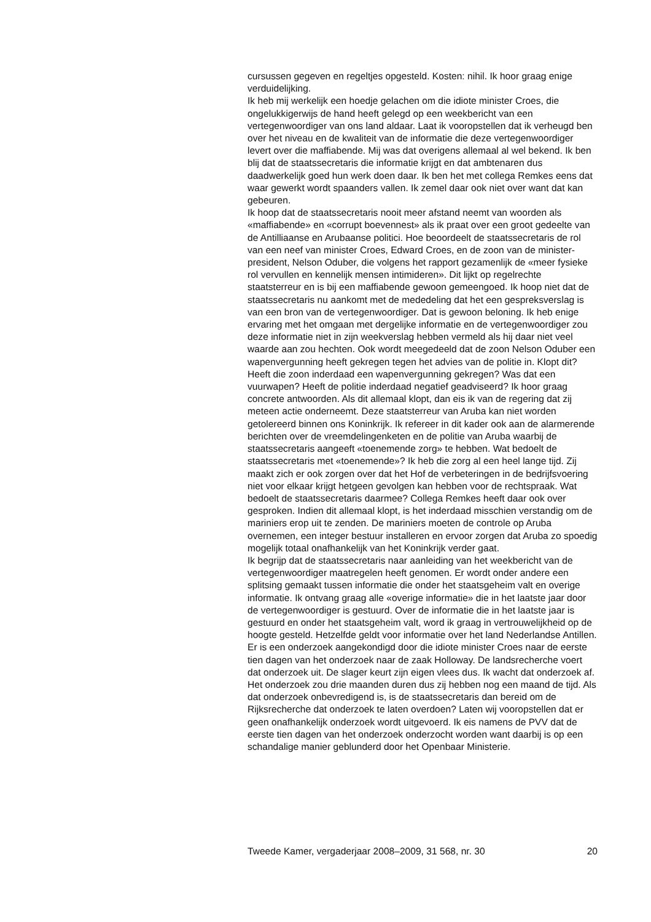cursussen gegeven en regeltjes opgesteld. Kosten: nihil. Ik hoor graag enige verduidelijking.
Ik heb mij werkelijk een hoedje gelachen om die idiote minister Croes, die ongelukkigerwijs de hand heeft gelegd op een weekbericht van een vertegenwoordiger van ons land aldaar. Laat ik vooropstellen dat ik verheugd ben over het niveau en de kwaliteit van de informatie die deze vertegenwoordiger levert over die maffiabende. Mij was dat overigens allemaal al wel bekend. Ik ben blij dat de staatssecretaris die informatie krijgt en dat ambtenaren dus daadwerkelijk goed hun werk doen daar. Ik ben het met collega Remkes eens dat waar gewerkt wordt spaanders vallen. Ik zemel daar ook niet over want dat kan gebeuren.
Ik hoop dat de staatssecretaris nooit meer afstand neemt van woorden als «maffiabende» en «corrupt boevennest» als ik praat over een groot gedeelte van de Antilliaanse en Arubaanse politici. Hoe beoordeelt de staatssecretaris de rol van een neef van minister Croes, Edward Croes, en de zoon van de minister-president, Nelson Oduber, die volgens het rapport gezamenlijk de «meer fysieke rol vervullen en kennelijk mensen intimideren». Dit lijkt op regelrechte staatsterreur en is bij een maffiabende gewoon gemeengoed. Ik hoop niet dat de staatssecretaris nu aankomt met de mededeling dat het een gespreksverslag is van een bron van de vertegenwoordiger. Dat is gewoon beloning. Ik heb enige ervaring met het omgaan met dergelijke informatie en de vertegenwoordiger zou deze informatie niet in zijn weekverslag hebben vermeld als hij daar niet veel waarde aan zou hechten. Ook wordt meegedeeld dat de zoon Nelson Oduber een wapenvergunning heeft gekregen tegen het advies van de politie in. Klopt dit? Heeft die zoon inderdaad een wapenvergunning gekregen? Was dat een vuurwapen? Heeft de politie inderdaad negatief geadviseerd? Ik hoor graag concrete antwoorden. Als dit allemaal klopt, dan eis ik van de regering dat zij meteen actie onderneemt. Deze staatsterreur van Aruba kan niet worden getolereerd binnen ons Koninkrijk. Ik refereer in dit kader ook aan de alarmerende berichten over de vreemdelingenketen en de politie van Aruba waarbij de staatssecretaris aangeeft «toenemende zorg» te hebben. Wat bedoelt de staatssecretaris met «toenemende»? Ik heb die zorg al een heel lange tijd. Zij maakt zich er ook zorgen over dat het Hof de verbeteringen in de bedrijfsvoering niet voor elkaar krijgt hetgeen gevolgen kan hebben voor de rechtspraak. Wat bedoelt de staatssecretaris daarmee? Collega Remkes heeft daar ook over gesproken. Indien dit allemaal klopt, is het inderdaad misschien verstandig om de mariniers erop uit te zenden. De mariniers moeten de controle op Aruba overnemen, een integer bestuur installeren en ervoor zorgen dat Aruba zo spoedig mogelijk totaal onafhankelijk van het Koninkrijk verder gaat.
Ik begrijp dat de staatssecretaris naar aanleiding van het weekbericht van de vertegenwoordiger maatregelen heeft genomen. Er wordt onder andere een splitsing gemaakt tussen informatie die onder het staatsgeheim valt en overige informatie. Ik ontvang graag alle «overige informatie» die in het laatste jaar door de vertegenwoordiger is gestuurd. Over de informatie die in het laatste jaar is gestuurd en onder het staatsgeheim valt, word ik graag in vertrouwelijkheid op de hoogte gesteld. Hetzelfde geldt voor informatie over het land Nederlandse Antillen.
Er is een onderzoek aangekondigd door die idiote minister Croes naar de eerste tien dagen van het onderzoek naar de zaak Holloway. De landsrecherche voert dat onderzoek uit. De slager keurt zijn eigen vlees dus. Ik wacht dat onderzoek af. Het onderzoek zou drie maanden duren dus zij hebben nog een maand de tijd. Als dat onderzoek onbevredigend is, is de staatssecretaris dan bereid om de Rijksrecherche dat onderzoek te laten overdoen? Laten wij vooropstellen dat er geen onafhankelijk onderzoek wordt uitgevoerd. Ik eis namens de PVV dat de eerste tien dagen van het onderzoek onderzocht worden want daarbij is op een schandalige manier geblunderd door het Openbaar Ministerie.
Tweede Kamer, vergaderjaar 2008–2009, 31 568, nr. 30 20